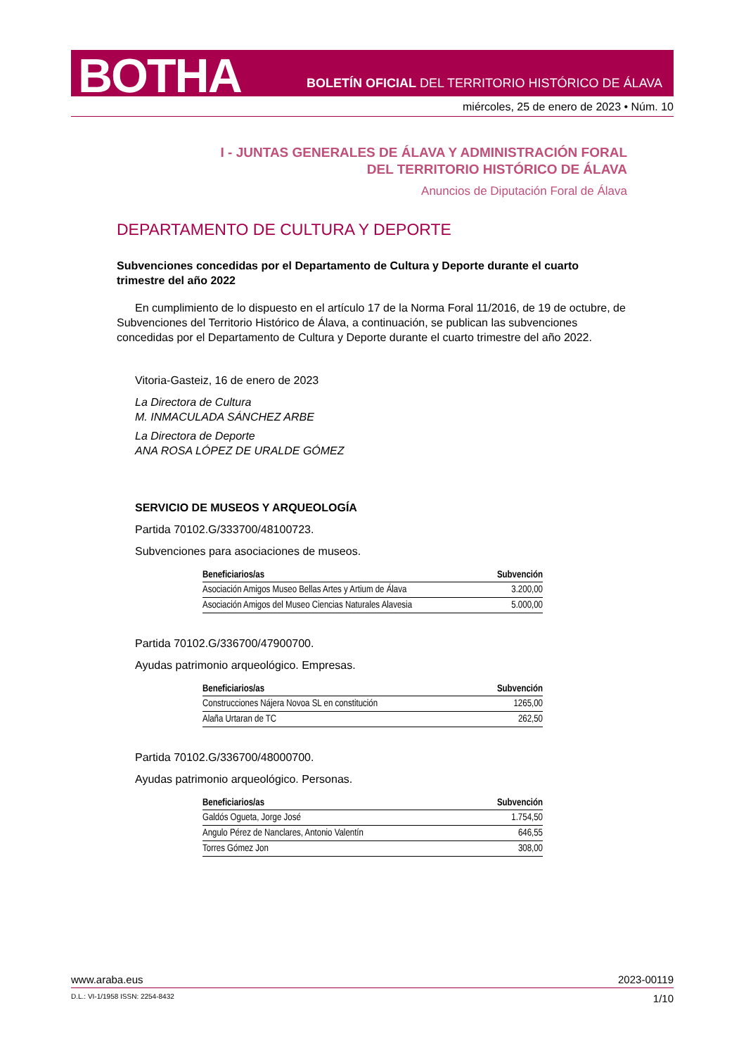BOTHA
BOLETÍN OFICIAL DEL TERRITORIO HISTÓRICO DE ÁLAVA
miércoles, 25 de enero de 2023 • Núm. 10
I - JUNTAS GENERALES DE ÁLAVA Y ADMINISTRACIÓN FORAL
DEL TERRITORIO HISTÓRICO DE ÁLAVA
Anuncios de Diputación Foral de Álava
DEPARTAMENTO DE CULTURA Y DEPORTE
Subvenciones concedidas por el Departamento de Cultura y Deporte durante el cuarto trimestre del año 2022
En cumplimiento de lo dispuesto en el artículo 17 de la Norma Foral 11/2016, de 19 de octubre, de Subvenciones del Territorio Histórico de Álava, a continuación, se publican las subvenciones concedidas por el Departamento de Cultura y Deporte durante el cuarto trimestre del año 2022.
Vitoria-Gasteiz, 16 de enero de 2023
La Directora de Cultura
M. INMACULADA SÁNCHEZ ARBE
La Directora de Deporte
ANA ROSA LÓPEZ DE URALDE GÓMEZ
SERVICIO DE MUSEOS Y ARQUEOLOGÍA
Partida 70102.G/333700/48100723.
Subvenciones para asociaciones de museos.
| Beneficiarios/as | Subvención |
| --- | --- |
| Asociación Amigos Museo Bellas Artes y Artium de Álava | 3.200,00 |
| Asociación Amigos del Museo Ciencias Naturales Alavesia | 5.000,00 |
Partida 70102.G/336700/47900700.
Ayudas patrimonio arqueológico. Empresas.
| Beneficiarios/as | Subvención |
| --- | --- |
| Construcciones Nájera Novoa SL en constitución | 1265,00 |
| Alaña Urtaran de TC | 262,50 |
Partida 70102.G/336700/48000700.
Ayudas patrimonio arqueológico. Personas.
| Beneficiarios/as | Subvención |
| --- | --- |
| Galdós Ogueta, Jorge José | 1.754,50 |
| Angulo Pérez de Nanclares, Antonio Valentín | 646,55 |
| Torres Gómez Jon | 308,00 |
www.araba.eus 2023-00119
D.L.: VI-1/1958 ISSN: 2254-8432 1/10